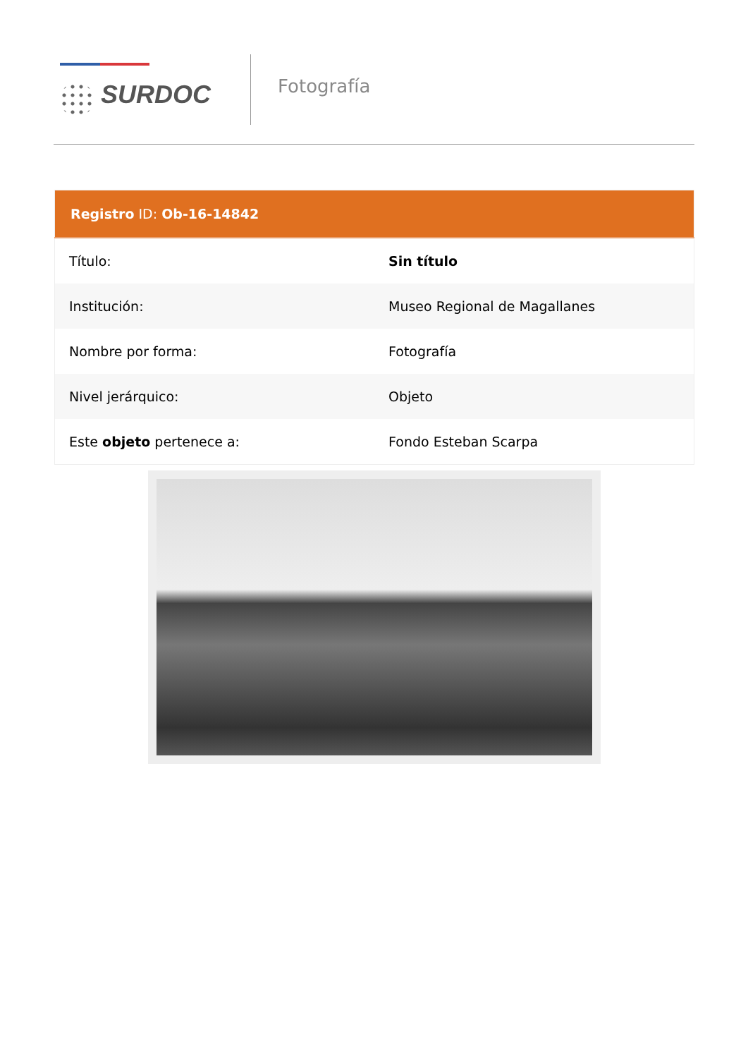SURDOC
Fotografía
| Registro ID: Ob-16-14842 | |
| --- | --- |
| Título: | Sin título |
| Institución: | Museo Regional de Magallanes |
| Nombre por forma: | Fotografía |
| Nivel jerárquico: | Objeto |
| Este objeto pertenece a: | Fondo Esteban Scarpa |